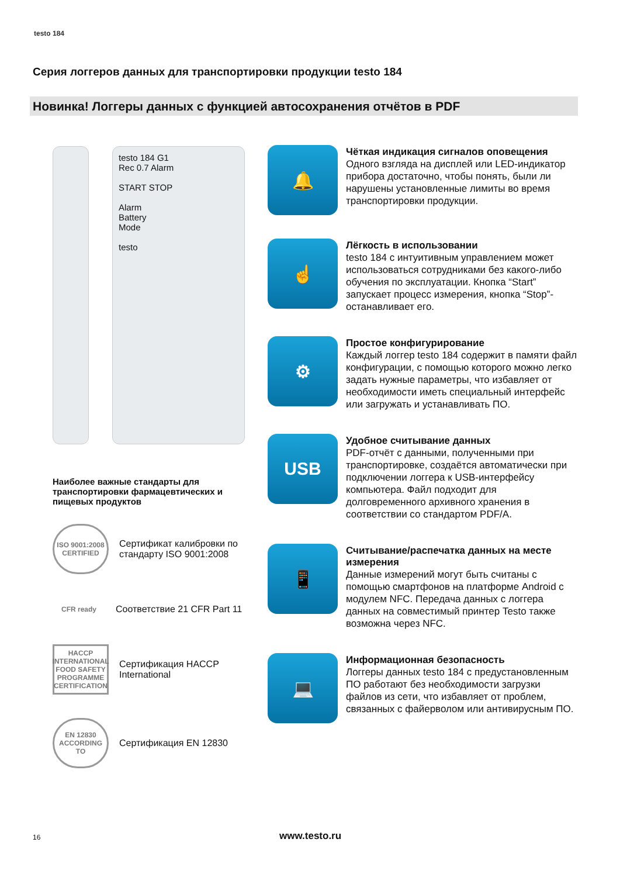testo 184
Серия логгеров данных для транспортировки продукции testo 184
Новинка! Логгеры данных с функцией автосохранения отчётов в PDF
testo 184 G1
Rec 0.7 Alarm
START STOP
Alarm
Battery
Mode
testo
Наиболее важные стандарты для транспортировки фармацевтических и пищевых продуктов
ISO 9001:2008 CERTIFIED
Сертификат калибровки по стандарту ISO 9001:2008
CFR ready
Соответствие 21 CFR Part 11
HACCP INTERNATIONAL FOOD SAFETY PROGRAMME CERTIFICATION
Сертификация HACCP International
EN 12830 ACCORDING TO
Сертификация EN 12830
🔔
Чёткая индикация сигналов оповещения
Одного взгляда на дисплей или LED-индикатор прибора достаточно, чтобы понять, были ли нарушены установленные лимиты во время транспортировки продукции.
☝
Лёгкость в использовании
testo 184 с интуитивным управлением может использоваться сотрудниками без какого-либо обучения по эксплуатации. Кнопка “Start” запускает процесс измерения, кнопка “Stop”- останавливает его.
⚙
Простое конфигурирование
Каждый логгер testo 184 содержит в памяти файл конфигурации, с помощью которого можно легко задать нужные параметры, что избавляет от необходимости иметь специальный интерфейс или загружать и устанавливать ПО.
USB
Удобное считывание данных
PDF-отчёт с данными, полученными при транспортировке, создаётся автоматически при подключении логгера к USB-интерфейсу компьютера. Файл подходит для долговременного архивного хранения в соответствии со стандартом PDF/A.
📱
Считывание/распечатка данных на месте измерения
Данные измерений могут быть считаны с помощью смартфонов на платформе Android с модулем NFC. Передача данных с логгера данных на совместимый принтер Testo также возможна через NFC.
💻
Информационная безопасность
Логгеры данных testo 184 с предустановленным ПО работают без необходимости загрузки файлов из сети, что избавляет от проблем, связанных с файерволом или антивирусным ПО.
16 www.testo.ru